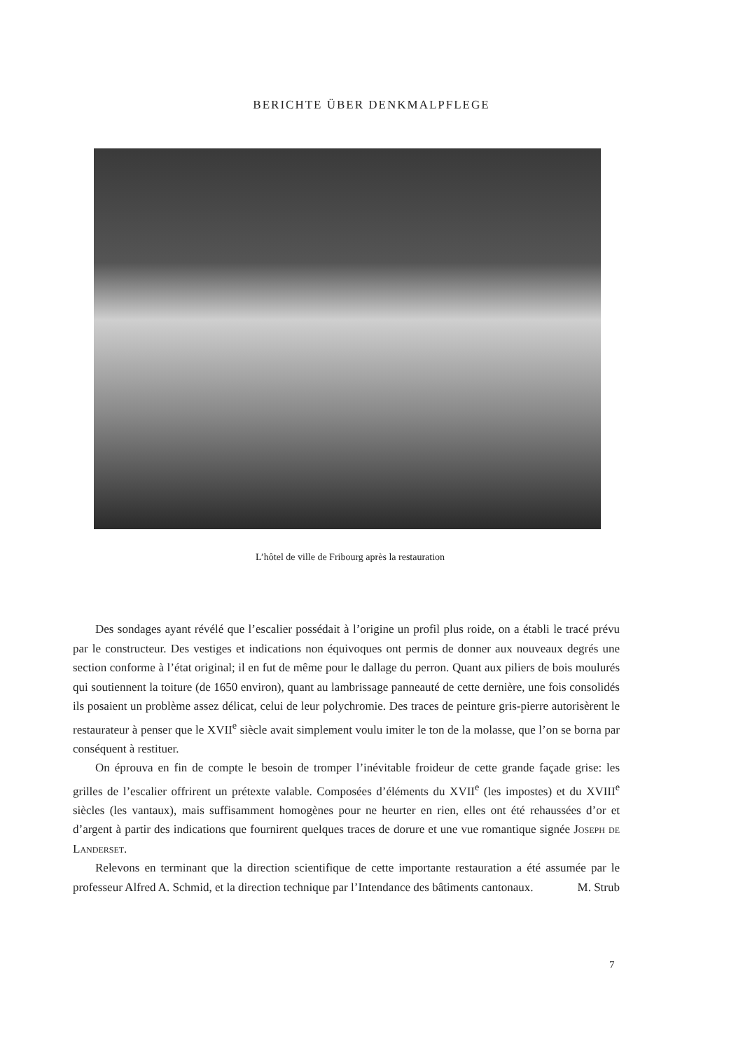BERICHTE ÜBER DENKMALPFLEGE
L’hôtel de ville de Fribourg après la restauration
Des sondages ayant révélé que l’escalier possédait à l’origine un profil plus roide, on a établi le tracé prévu par le constructeur. Des vestiges et indications non équivoques ont permis de donner aux nouveaux degrés une section conforme à l’état original; il en fut de même pour le dallage du perron. Quant aux piliers de bois moulurés qui soutiennent la toiture (de 1650 environ), quant au lambrissage panneauté de cette dernière, une fois consolidés ils posaient un problème assez délicat, celui de leur polychromie. Des traces de peinture gris-pierre autorisèrent le restaurateur à penser que le XVII<sup>e</sup> siècle avait simplement voulu imiter le ton de la molasse, que l’on se borna par conséquent à restituer.
On éprouva en fin de compte le besoin de tromper l’inévitable froideur de cette grande façade grise: les grilles de l’escalier offrirent un prétexte valable. Composées d’éléments du XVII<sup>e</sup> (les impostes) et du XVIII<sup>e</sup> siècles (les vantaux), mais suffisamment homogènes pour ne heurter en rien, elles ont été rehaussées d’or et d’argent à partir des indications que fournirent quelques traces de dorure et une vue romantique signée Joseph de Landerset.
Relevons en terminant que la direction scientifique de cette importante restauration a été assumée par le professeur Alfred A. Schmid, et la direction technique par l’Intendance des bâtiments cantonaux. M. Strub
7